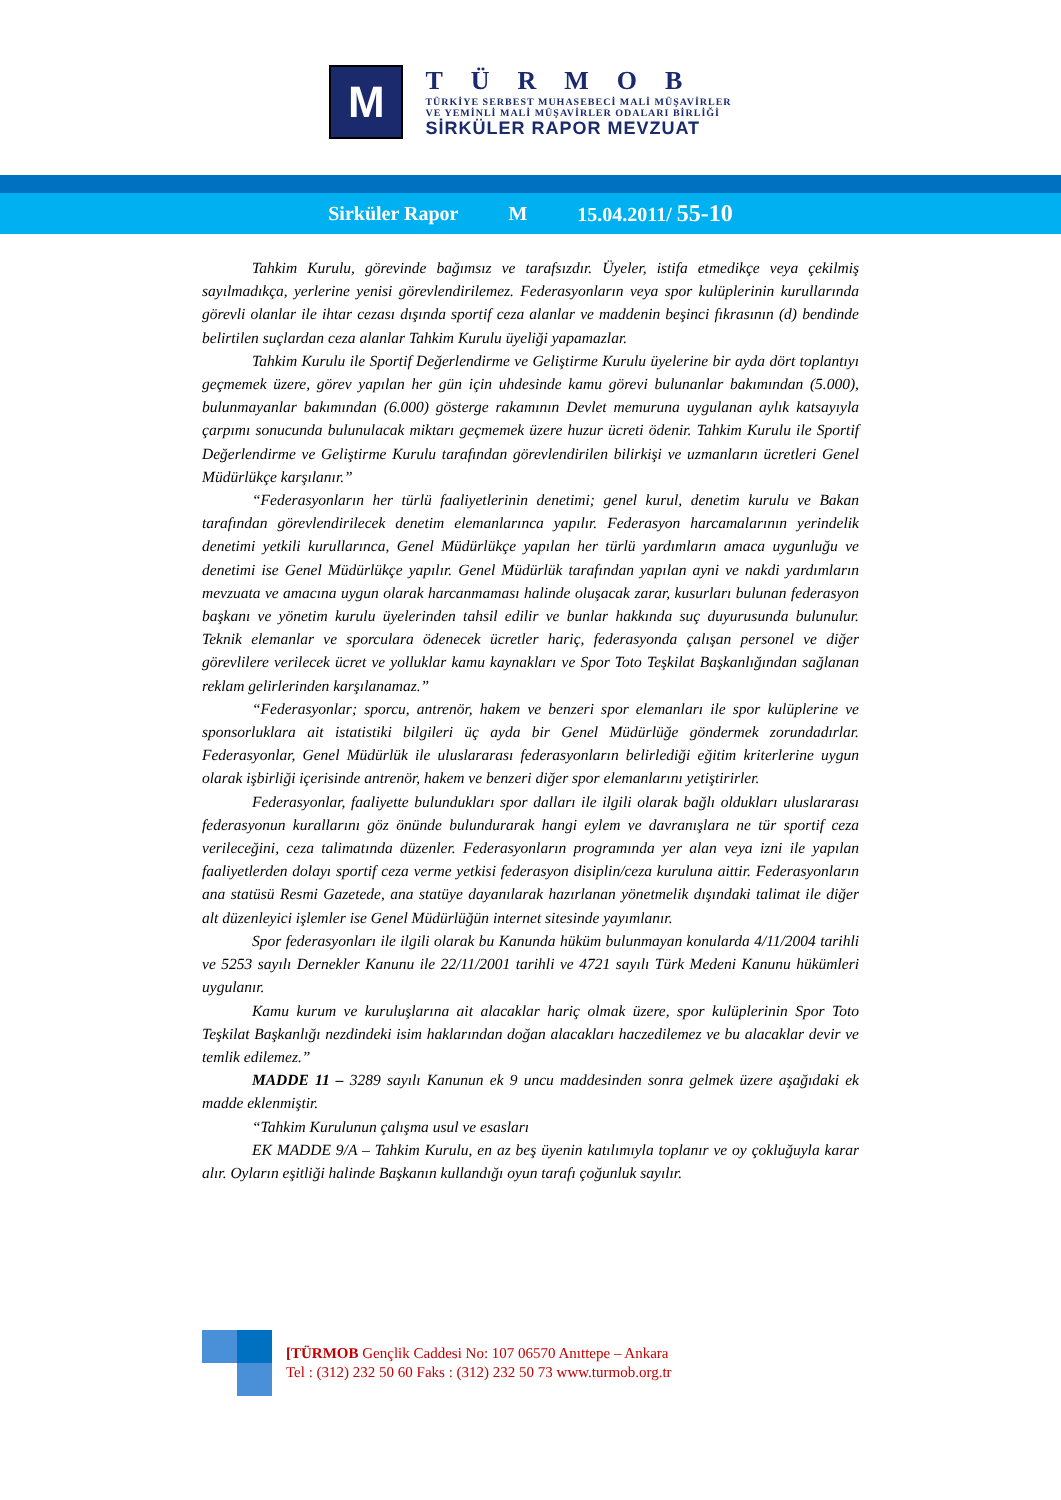M
TÜRMOB
TÜRKİYE SERBEST MUHASEBECİ MALİ MÜŞAVİRLER
VE YEMİNLİ MALİ MÜŞAVİRLER ODALARI BİRLİĞİ
SİRKÜLER RAPOR MEVZUAT
Sirküler Rapor M 15.04.2011/ 55-10
Tahkim Kurulu, görevinde bağımsız ve tarafsızdır. Üyeler, istifa etmedikçe veya çekilmiş sayılmadıkça, yerlerine yenisi görevlendirilemez. Federasyonların veya spor kulüplerinin kurullarında görevli olanlar ile ihtar cezası dışında sportif ceza alanlar ve maddenin beşinci fıkrasının (d) bendinde belirtilen suçlardan ceza alanlar Tahkim Kurulu üyeliği yapamazlar.
Tahkim Kurulu ile Sportif Değerlendirme ve Geliştirme Kurulu üyelerine bir ayda dört toplantıyı geçmemek üzere, görev yapılan her gün için uhdesinde kamu görevi bulunanlar bakımından (5.000), bulunmayanlar bakımından (6.000) gösterge rakamının Devlet memuruna uygulanan aylık katsayıyla çarpımı sonucunda bulunulacak miktarı geçmemek üzere huzur ücreti ödenir. Tahkim Kurulu ile Sportif Değerlendirme ve Geliştirme Kurulu tarafından görevlendirilen bilirkişi ve uzmanların ücretleri Genel Müdürlükçe karşılanır.”
“Federasyonların her türlü faaliyetlerinin denetimi; genel kurul, denetim kurulu ve Bakan tarafından görevlendirilecek denetim elemanlarınca yapılır. Federasyon harcamalarının yerindelik denetimi yetkili kurullarınca, Genel Müdürlükçe yapılan her türlü yardımların amaca uygunluğu ve denetimi ise Genel Müdürlükçe yapılır. Genel Müdürlük tarafından yapılan ayni ve nakdi yardımların mevzuata ve amacına uygun olarak harcanmaması halinde oluşacak zarar, kusurları bulunan federasyon başkanı ve yönetim kurulu üyelerinden tahsil edilir ve bunlar hakkında suç duyurusunda bulunulur. Teknik elemanlar ve sporculara ödenecek ücretler hariç, federasyonda çalışan personel ve diğer görevlilere verilecek ücret ve yolluklar kamu kaynakları ve Spor Toto Teşkilat Başkanlığından sağlanan reklam gelirlerinden karşılanamaz.”
“Federasyonlar; sporcu, antrenör, hakem ve benzeri spor elemanları ile spor kulüplerine ve sponsorluklara ait istatistiki bilgileri üç ayda bir Genel Müdürlüğe göndermek zorundadırlar. Federasyonlar, Genel Müdürlük ile uluslararası federasyonların belirlediği eğitim kriterlerine uygun olarak işbirliği içerisinde antrenör, hakem ve benzeri diğer spor elemanlarını yetiştirirler.
Federasyonlar, faaliyette bulundukları spor dalları ile ilgili olarak bağlı oldukları uluslararası federasyonun kurallarını göz önünde bulundurarak hangi eylem ve davranışlara ne tür sportif ceza verileceğini, ceza talimatında düzenler. Federasyonların programında yer alan veya izni ile yapılan faaliyetlerden dolayı sportif ceza verme yetkisi federasyon disiplin/ceza kuruluna aittir. Federasyonların ana statüsü Resmi Gazetede, ana statüye dayanılarak hazırlanan yönetmelik dışındaki talimat ile diğer alt düzenleyici işlemler ise Genel Müdürlüğün internet sitesinde yayımlanır.
Spor federasyonları ile ilgili olarak bu Kanunda hüküm bulunmayan konularda 4/11/2004 tarihli ve 5253 sayılı Dernekler Kanunu ile 22/11/2001 tarihli ve 4721 sayılı Türk Medeni Kanunu hükümleri uygulanır.
Kamu kurum ve kuruluşlarına ait alacaklar hariç olmak üzere, spor kulüplerinin Spor Toto Teşkilat Başkanlığı nezdindeki isim haklarından doğan alacakları haczedilemez ve bu alacaklar devir ve temlik edilemez.”
MADDE 11 – 3289 sayılı Kanunun ek 9 uncu maddesinden sonra gelmek üzere aşağıdaki ek madde eklenmiştir.
“Tahkim Kurulunun çalışma usul ve esasları
EK MADDE 9/A – Tahkim Kurulu, en az beş üyenin katılımıyla toplanır ve oy çokluğuyla karar alır. Oyların eşitliği halinde Başkanın kullandığı oyun tarafı çoğunluk sayılır.
[TÜRMOB Gençlik Caddesi No: 107 06570 Anıttepe – Ankara
Tel : (312) 232 50 60 Faks : (312) 232 50 73 www.turmob.org.tr